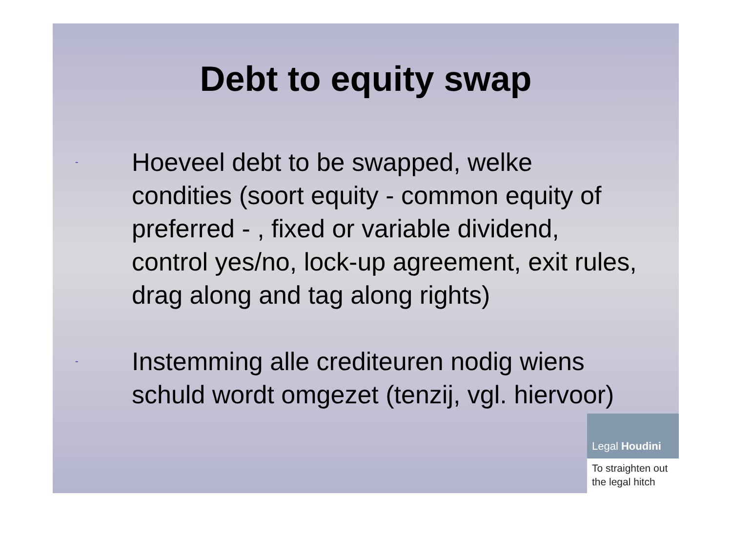Debt to equity swap
-
Hoeveel debt to be swapped, welke condities (soort equity - common equity of preferred - , fixed or variable dividend, control yes/no, lock-up agreement, exit rules, drag along and tag along rights)
-
Instemming alle crediteuren nodig wiens schuld wordt omgezet (tenzij, vgl. hiervoor)
Legal Houdini
To straighten out the legal hitch